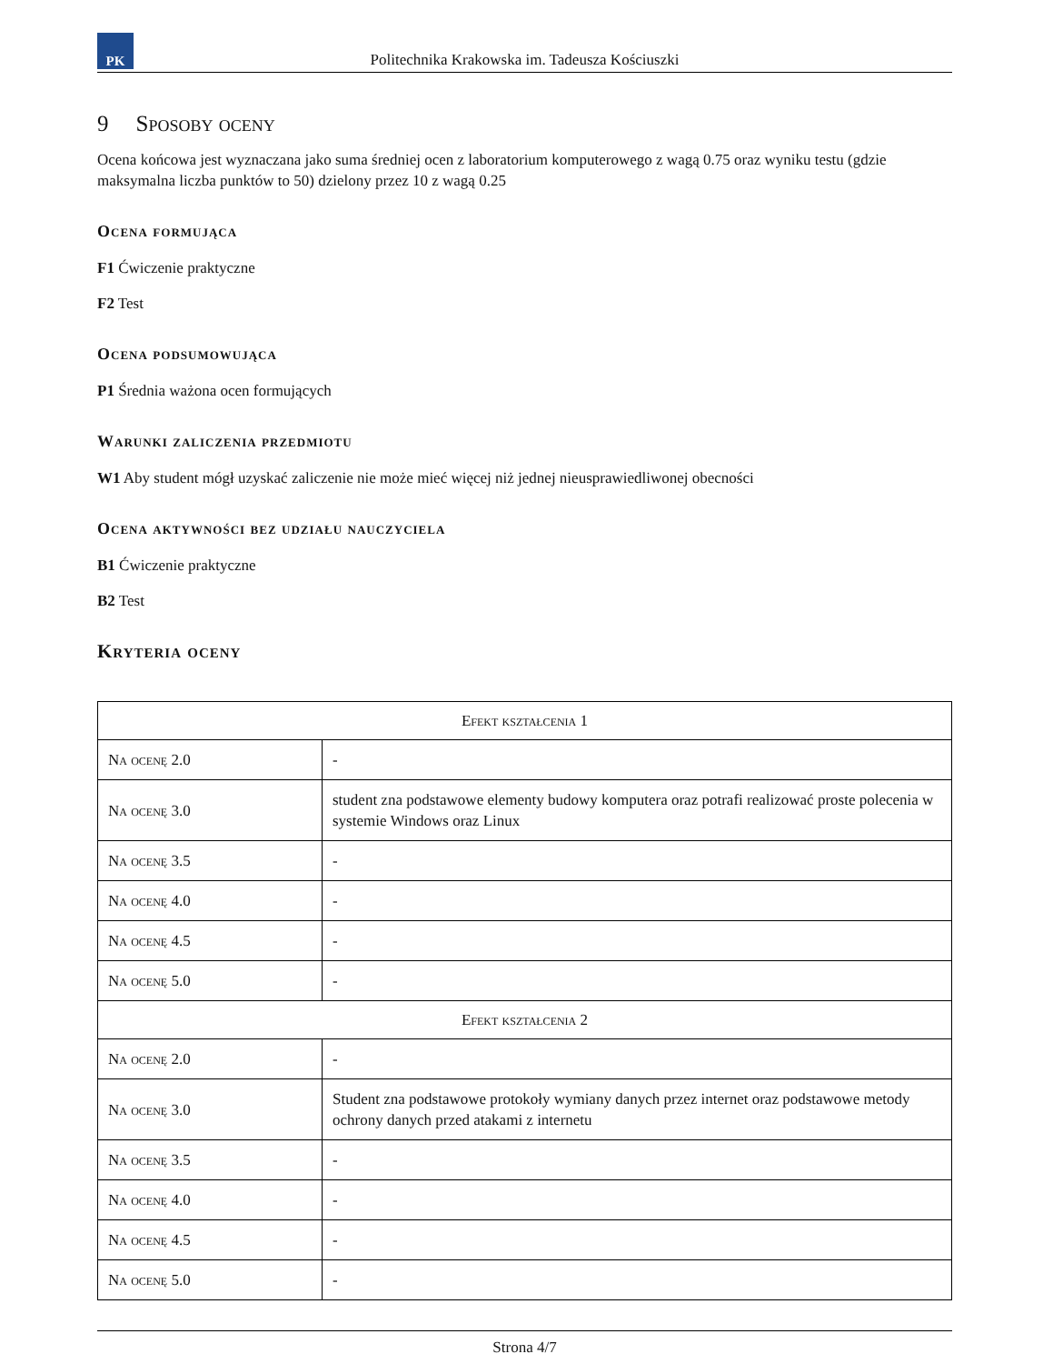PK
Politechnika Krakowska im. Tadeusza Kościuszki
9 Sposoby oceny
Ocena końcowa jest wyznaczana jako suma średniej ocen z laboratorium komputerowego z wagą 0.75 oraz wyniku testu (gdzie maksymalna liczba punktów to 50) dzielony przez 10 z wagą 0.25
Ocena formująca
F1 Ćwiczenie praktyczne
F2 Test
Ocena podsumowująca
P1 Średnia ważona ocen formujących
Warunki zaliczenia przedmiotu
W1 Aby student mógł uzyskać zaliczenie nie może mieć więcej niż jednej nieusprawiedliwonej obecności
Ocena aktywności bez udziału nauczyciela
B1 Ćwiczenie praktyczne
B2 Test
Kryteria oceny
| Efekt kształcenia 1 | |
| --- | --- |
| Na ocenę 2.0 | - |
| Na ocenę 3.0 | student zna podstawowe elementy budowy komputera oraz potrafi realizować proste polecenia w systemie Windows oraz Linux |
| Na ocenę 3.5 | - |
| Na ocenę 4.0 | - |
| Na ocenę 4.5 | - |
| Na ocenę 5.0 | - |
| Efekt kształcenia 2 | |
| Na ocenę 2.0 | - |
| Na ocenę 3.0 | Student zna podstawowe protokoły wymiany danych przez internet oraz podstawowe metody ochrony danych przed atakami z internetu |
| Na ocenę 3.5 | - |
| Na ocenę 4.0 | - |
| Na ocenę 4.5 | - |
| Na ocenę 5.0 | - |
Strona 4/7